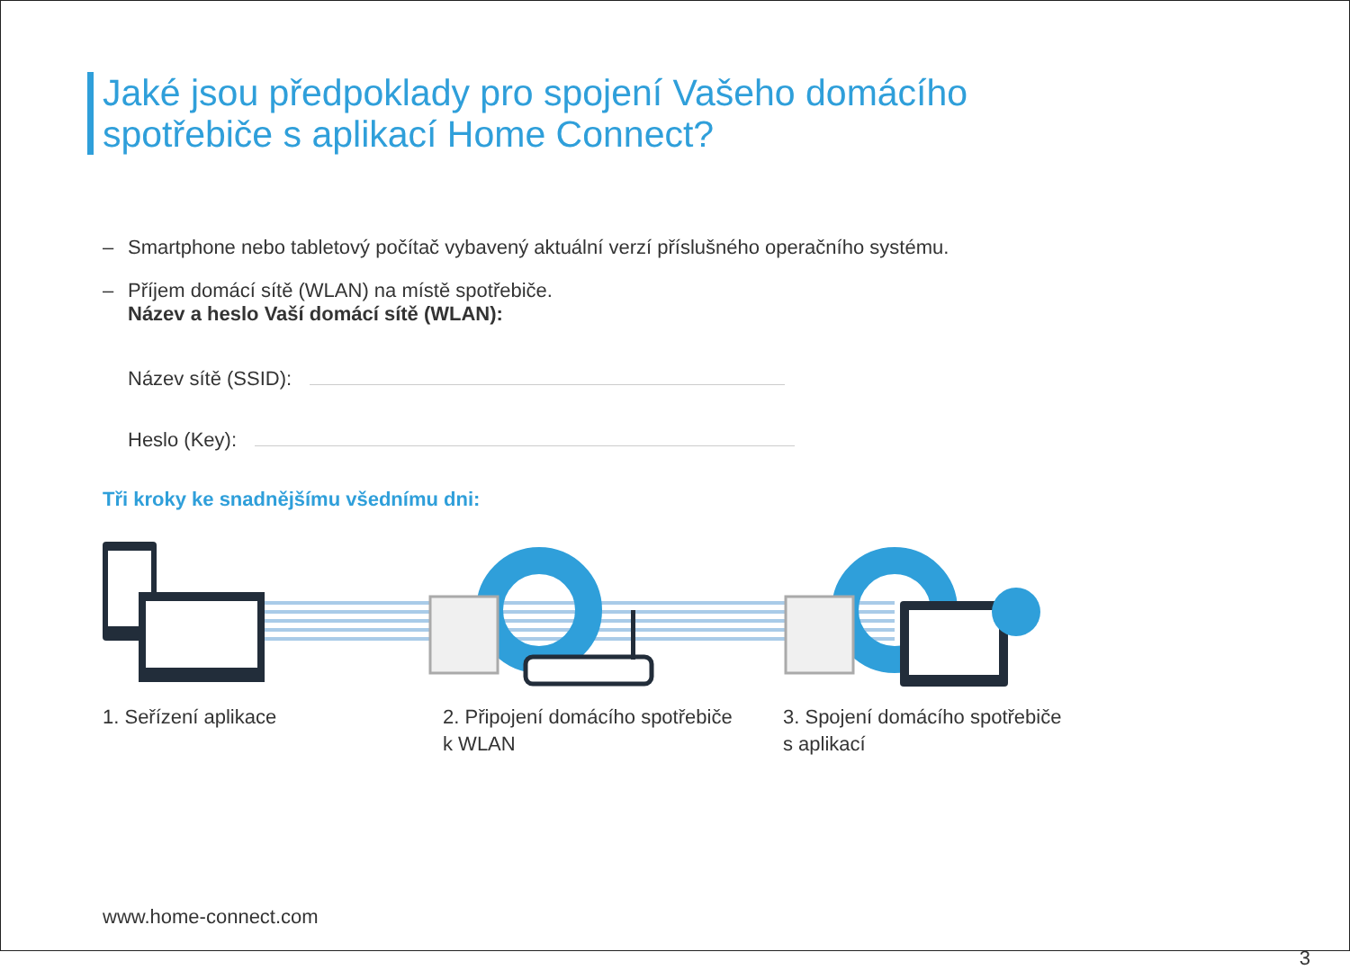Jaké jsou předpoklady pro spojení Vašeho domácího
spotřebiče s aplikací Home Connect?
– Smartphone nebo tabletový počítač vybavený aktuální verzí příslušného operačního systému.
– Příjem domácí sítě (WLAN) na místě spotřebiče.
Název a heslo Vaší domácí sítě (WLAN):
Název sítě (SSID):
Heslo (Key):
Tři kroky ke snadnějšímu všednímu dni:
1. Seřízení aplikace 2. Připojení domácího spotřebiče
k WLAN
3. Spojení domácího spotřebiče
s aplikací
www.home-connect.com
3